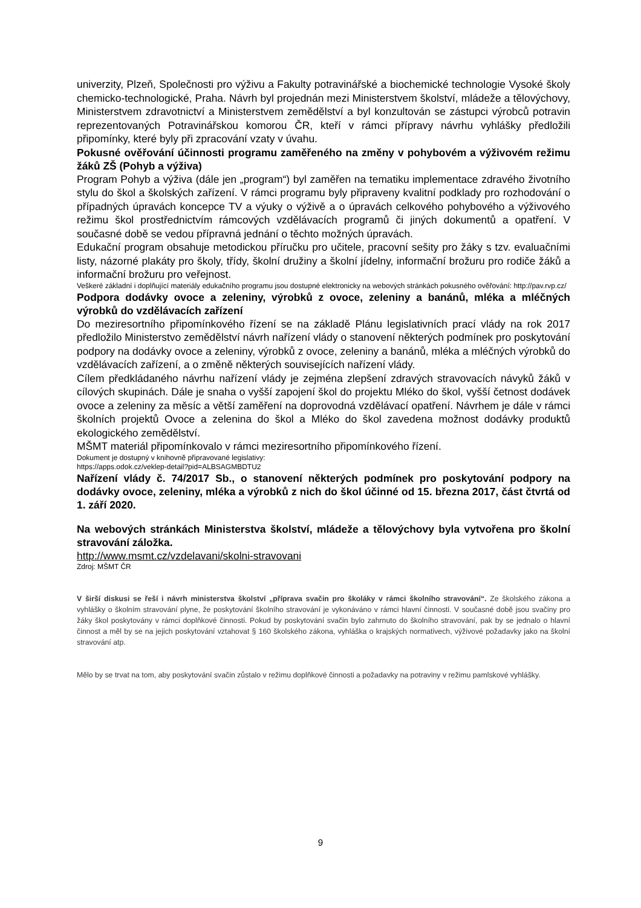univerzity, Plzeň, Společnosti pro výživu a Fakulty potravinářské a biochemické technologie Vysoké školy chemicko-technologické, Praha. Návrh byl projednán mezi Ministerstvem školství, mládeže a tělovýchovy, Ministerstvem zdravotnictví a Ministerstvem zemědělství a byl konzultován se zástupci výrobců potravin reprezentovaných Potravinářskou komorou ČR, kteří v rámci přípravy návrhu vyhlášky předložili připomínky, které byly při zpracování vzaty v úvahu.
Pokusné ověřování účinnosti programu zaměřeného na změny v pohybovém a výživovém režimu žáků ZŠ (Pohyb a výživa)
Program Pohyb a výživa (dále jen „program“) byl zaměřen na tematiku implementace zdravého životního stylu do škol a školských zařízení. V rámci programu byly připraveny kvalitní podklady pro rozhodování o případných úpravách koncepce TV a výuky o výživě a o úpravách celkového pohybového a výživového režimu škol prostřednictvím rámcových vzdělávacích programů či jiných dokumentů a opatření. V současné době se vedou přípravná jednání o těchto možných úpravách.
Edukační program obsahuje metodickou příručku pro učitele, pracovní sešity pro žáky s tzv. evaluačními listy, názorné plakáty pro školy, třídy, školní družiny a školní jídelny, informační brožuru pro rodiče žáků a informační brožuru pro veřejnost.
Veškeré základní i doplňující materiály edukačního programu jsou dostupné elektronicky na webových stránkách pokusného ověřování: http://pav.rvp.cz/
Podpora dodávky ovoce a zeleniny, výrobků z ovoce, zeleniny a banánů, mléka a mléčných výrobků do vzdělávacích zařízení
Do meziresortního připomínkového řízení se na základě Plánu legislativních prací vlády na rok 2017 předložilo Ministerstvo zemědělství návrh nařízení vlády o stanovení některých podmínek pro poskytování podpory na dodávky ovoce a zeleniny, výrobků z ovoce, zeleniny a banánů, mléka a mléčných výrobků do vzdělávacích zařízení, a o změně některých souvisejících nařízení vlády.
Cílem předkládaného návrhu nařízení vlády je zejména zlepšení zdravých stravovacích návyků žáků v cílových skupinách. Dále je snaha o vyšší zapojení škol do projektu Mléko do škol, vyšší četnost dodávek ovoce a zeleniny za měsíc a větší zaměření na doprovodná vzdělávací opatření. Návrhem je dále v rámci školních projektů Ovoce a zelenina do škol a Mléko do škol zavedena možnost dodávky produktů ekologického zemědělství.
MŠMT materiál připomínkovalo v rámci meziresortního připomínkového řízení.
Dokument je dostupný v knihovně připravované legislativy:
https://apps.odok.cz/veklep-detail?pid=ALBSAGMBDTU2
Nařízení vlády č. 74/2017 Sb., o stanovení některých podmínek pro poskytování podpory na dodávky ovoce, zeleniny, mléka a výrobků z nich do škol účinné od 15. března 2017, část čtvrtá od 1. září 2020.
Na webových stránkách Ministerstva školství, mládeže a tělovýchovy byla vytvořena pro školní stravování záložka.
http://www.msmt.cz/vzdelavani/skolni-stravovani
Zdroj: MŠMT ČR
V širší diskusi se řeší i návrh ministerstva školství „příprava svačin pro školáky v rámci školního stravování“. Ze školského zákona a vyhlášky o školním stravování plyne, že poskytování školního stravování je vykonáváno v rámci hlavní činnosti. V současné době jsou svačiny pro žáky škol poskytovány v rámci doplňkové činnosti. Pokud by poskytování svačin bylo zahrnuto do školního stravování, pak by se jednalo o hlavní činnost a měl by se na jejich poskytování vztahovat § 160 školského zákona, vyhláška o krajských normativech, výživové požadavky jako na školní stravování atp.
Mělo by se trvat na tom, aby poskytování svačin zůstalo v režimu doplňkové činnosti a požadavky na potraviny v režimu pamlskové vyhlášky.
9